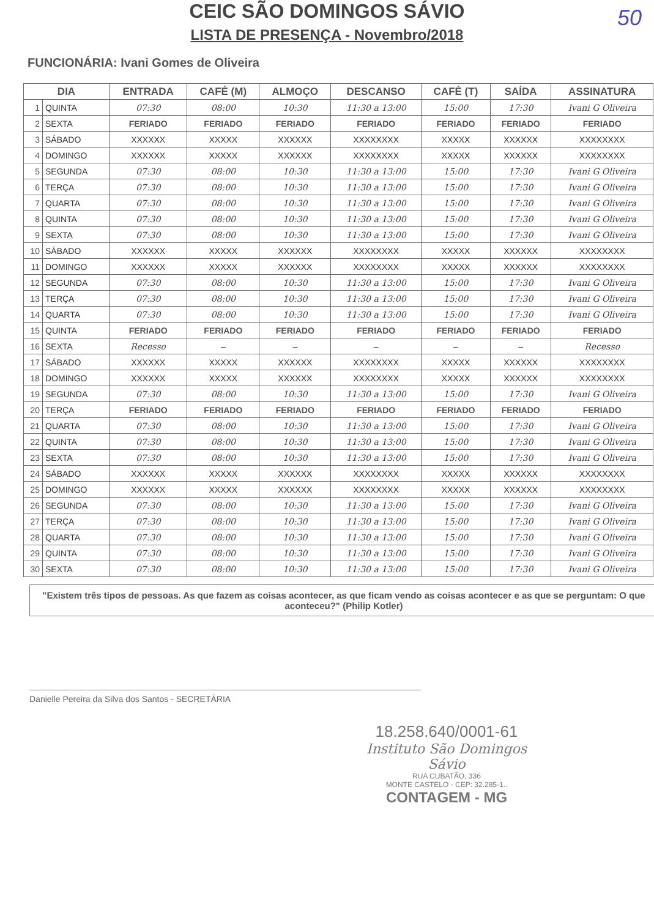50
CEIC SÃO DOMINGOS SÁVIO
LISTA DE PRESENÇA - Novembro/2018
FUNCIONÁRIA: Ivani Gomes de Oliveira
| DIA | | ENTRADA | CAFÉ (M) | ALMOÇO | DESCANSO | CAFÉ (T) | SAÍDA | ASSINATURA |
| --- | --- | --- | --- | --- | --- | --- | --- | --- |
| 1 | QUINTA | 07:30 | 08:00 | 10:30 | 11:30 a 13:00 | 15:00 | 17:30 | Ivani G Oliveira |
| 2 | SEXTA | FERIADO | FERIADO | FERIADO | FERIADO | FERIADO | FERIADO | FERIADO |
| 3 | SÁBADO | XXXXXX | XXXXX | XXXXXX | XXXXXXXX | XXXXX | XXXXXX | XXXXXXXX |
| 4 | DOMINGO | XXXXXX | XXXXX | XXXXXX | XXXXXXXX | XXXXX | XXXXXX | XXXXXXXX |
| 5 | SEGUNDA | 07:30 | 08:00 | 10:30 | 11:30 a 13:00 | 15:00 | 17:30 | Ivani G Oliveira |
| 6 | TERÇA | 07:30 | 08:00 | 10:30 | 11:30 a 13:00 | 15:00 | 17:30 | Ivani G Oliveira |
| 7 | QUARTA | 07:30 | 08:00 | 10:30 | 11:30 a 13:00 | 15:00 | 17:30 | Ivani G Oliveira |
| 8 | QUINTA | 07:30 | 08:00 | 10:30 | 11:30 a 13:00 | 15:00 | 17:30 | Ivani G Oliveira |
| 9 | SEXTA | 07:30 | 08:00 | 10:30 | 11:30 a 13:00 | 15:00 | 17:30 | Ivani G Oliveira |
| 10 | SÁBADO | XXXXXX | XXXXX | XXXXXX | XXXXXXXX | XXXXX | XXXXXX | XXXXXXXX |
| 11 | DOMINGO | XXXXXX | XXXXX | XXXXXX | XXXXXXXX | XXXXX | XXXXXX | XXXXXXXX |
| 12 | SEGUNDA | 07:30 | 08:00 | 10:30 | 11:30 a 13:00 | 15:00 | 17:30 | Ivani G Oliveira |
| 13 | TERÇA | 07:30 | 08:00 | 10:30 | 11:30 a 13:00 | 15:00 | 17:30 | Ivani G Oliveira |
| 14 | QUARTA | 07:30 | 08:00 | 10:30 | 11:30 a 13:00 | 15:00 | 17:30 | Ivani G Oliveira |
| 15 | QUINTA | FERIADO | FERIADO | FERIADO | FERIADO | FERIADO | FERIADO | FERIADO |
| 16 | SEXTA | Recesso | – | – | – | – | – | Recesso |
| 17 | SÁBADO | XXXXXX | XXXXX | XXXXXX | XXXXXXXX | XXXXX | XXXXXX | XXXXXXXX |
| 18 | DOMINGO | XXXXXX | XXXXX | XXXXXX | XXXXXXXX | XXXXX | XXXXXX | XXXXXXXX |
| 19 | SEGUNDA | 07:30 | 08:00 | 10:30 | 11:30 a 13:00 | 15:00 | 17:30 | Ivani G Oliveira |
| 20 | TERÇA | FERIADO | FERIADO | FERIADO | FERIADO | FERIADO | FERIADO | FERIADO |
| 21 | QUARTA | 07:30 | 08:00 | 10:30 | 11:30 a 13:00 | 15:00 | 17:30 | Ivani G Oliveira |
| 22 | QUINTA | 07:30 | 08:00 | 10:30 | 11:30 a 13:00 | 15:00 | 17:30 | Ivani G Oliveira |
| 23 | SEXTA | 07:30 | 08:00 | 10:30 | 11:30 a 13:00 | 15:00 | 17:30 | Ivani G Oliveira |
| 24 | SÁBADO | XXXXXX | XXXXX | XXXXXX | XXXXXXXX | XXXXX | XXXXXX | XXXXXXXX |
| 25 | DOMINGO | XXXXXX | XXXXX | XXXXXX | XXXXXXXX | XXXXX | XXXXXX | XXXXXXXX |
| 26 | SEGUNDA | 07:30 | 08:00 | 10:30 | 11:30 a 13:00 | 15:00 | 17:30 | Ivani G Oliveira |
| 27 | TERÇA | 07:30 | 08:00 | 10:30 | 11:30 a 13:00 | 15:00 | 17:30 | Ivani G Oliveira |
| 28 | QUARTA | 07:30 | 08:00 | 10:30 | 11:30 a 13:00 | 15:00 | 17:30 | Ivani G Oliveira |
| 29 | QUINTA | 07:30 | 08:00 | 10:30 | 11:30 a 13:00 | 15:00 | 17:30 | Ivani G Oliveira |
| 30 | SEXTA | 07:30 | 08:00 | 10:30 | 11:30 a 13:00 | 15:00 | 17:30 | Ivani G Oliveira |
"Existem três tipos de pessoas. As que fazem as coisas acontecer, as que ficam vendo as coisas acontecer e as que se perguntam: O que aconteceu?" (Philip Kotler)
Danielle Pereira da Silva dos Santos - SECRETÁRIA
18.258.640/0001-61
Instituto São Domingos Sávio
RUA CUBATÃO, 336
MONTE CASTELO - CEP: 32.285-1..
CONTAGEM - MG